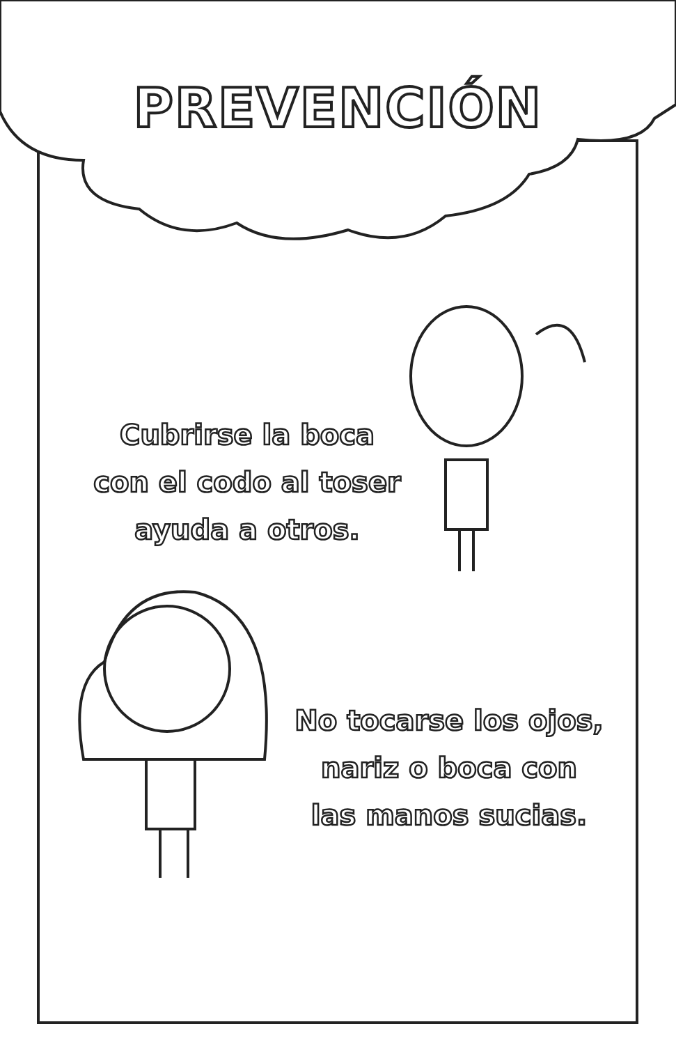PREVENCIÓN
Cubrirse la boca
con el codo al toser
ayuda a otros.
No tocarse los ojos,
nariz o boca con
las manos sucias.